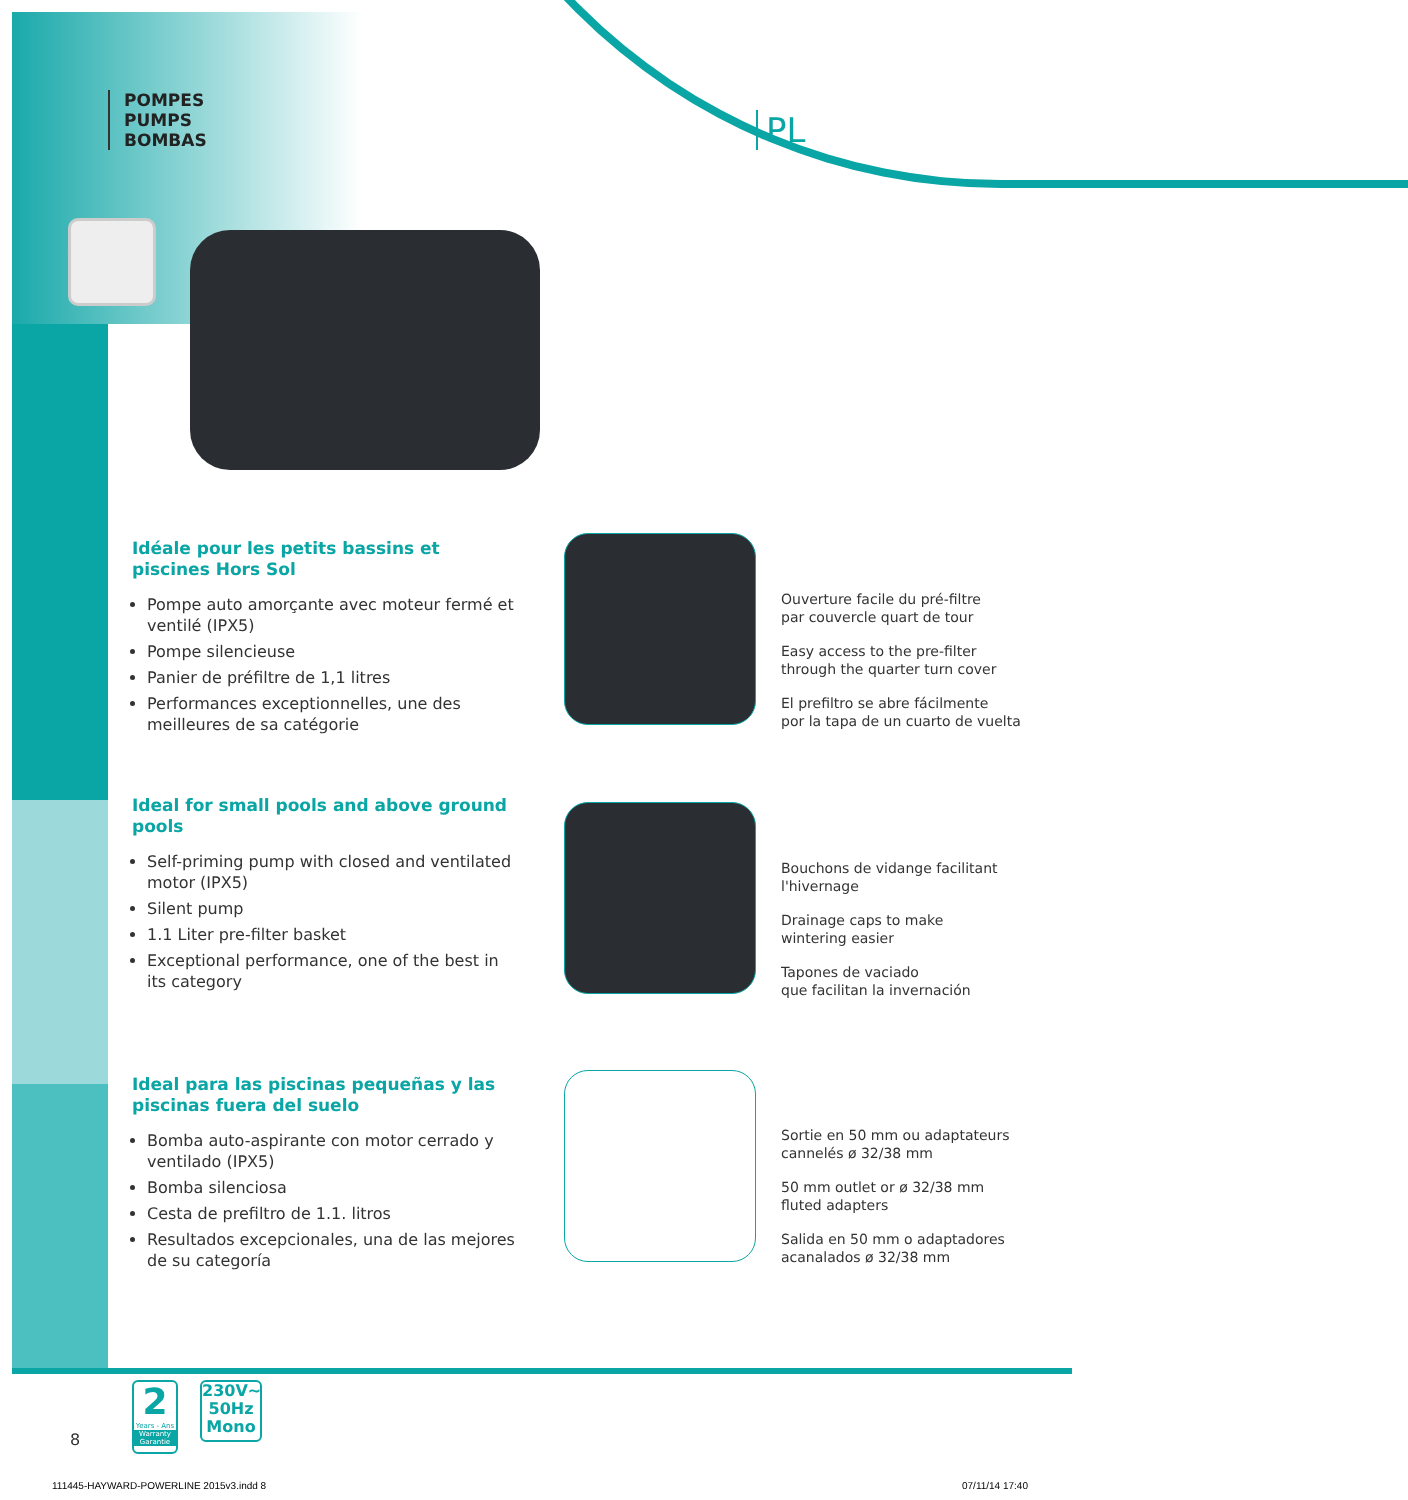POMPES
PUMPS
BOMBAS
PL
Idéale pour les petits bassins et piscines Hors Sol
Pompe auto amorçante avec moteur fermé et ventilé (IPX5)
Pompe silencieuse
Panier de préfiltre de 1,1 litres
Performances exceptionnelles, une des meilleures de sa catégorie
Ideal for small pools and above ground pools
Self-priming pump with closed and ventilated motor (IPX5)
Silent pump
1.1 Liter pre-filter basket
Exceptional performance, one of the best in its category
Ideal para las piscinas pequeñas y las piscinas fuera del suelo
Bomba auto-aspirante con motor cerrado y ventilado (IPX5)
Bomba silenciosa
Cesta de prefiltro de 1.1. litros
Resultados excepcionales, una de las mejores de su categoría
Ouverture facile du pré-filtre
par couvercle quart de tour
Easy access to the pre-filter
through the quarter turn cover
El prefiltro se abre fácilmente
por la tapa de un cuarto de vuelta
Bouchons de vidange facilitant
l'hivernage
Drainage caps to make
wintering easier
Tapones de vaciado
que facilitan la invernación
Sortie en 50 mm ou adaptateurs
cannelés ø 32/38 mm
50 mm outlet or ø 32/38 mm
fluted adapters
Salida en 50 mm o adaptadores
acanalados ø 32/38 mm
8
2
Years - Ans
Warranty
Garantie
230V~
50Hz
Mono
111445-HAYWARD-POWERLINE 2015v3.indd 8
07/11/14 17:40